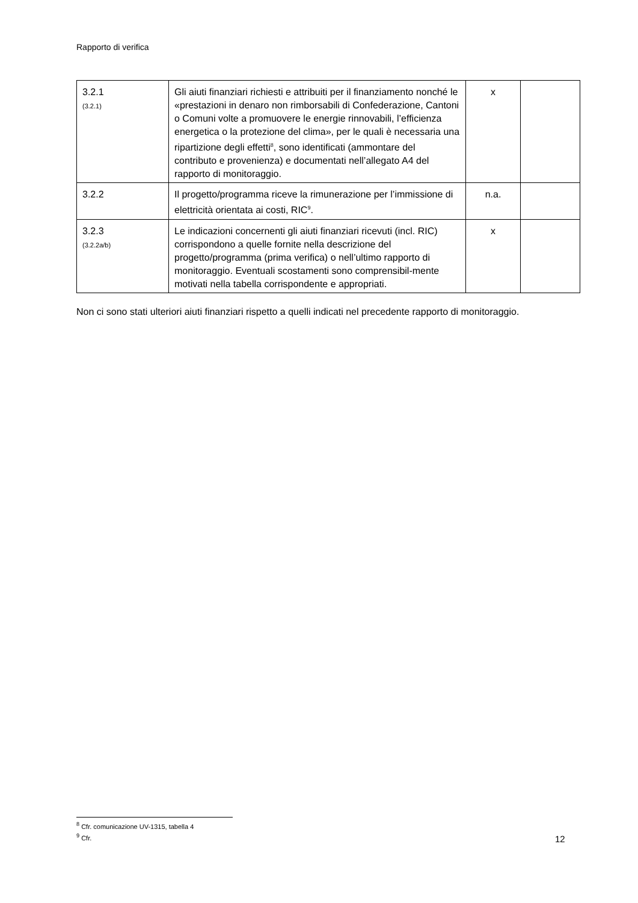Rapporto di verifica
| 3.2.1 (3.2.1) | Gli aiuti finanziari richiesti e attribuiti per il finanziamento nonché le «prestazioni in denaro non rimborsabili di Confederazione, Cantoni o Comuni volte a promuovere le energie rinnovabili, l’efficienza energetica o la protezione del clima», per le quali è necessaria una ripartizione degli effetti<sup>8</sup>, sono identificati (ammontare del contributo e provenienza) e documentati nell’allegato A4 del rapporto di monitoraggio. | x | |
| 3.2.2 | Il progetto/programma riceve la rimunerazione per l’immissione di elettricità orientata ai costi, RIC<sup>9</sup>. | n.a. | |
| 3.2.3 (3.2.2a/b) | Le indicazioni concernenti gli aiuti finanziari ricevuti (incl. RIC) corrispondono a quelle fornite nella descrizione del progetto/programma (prima verifica) o nell’ultimo rapporto di monitoraggio. Eventuali scostamenti sono comprensibil-mente motivati nella tabella corrispondente e appropriati. | x | |
Non ci sono stati ulteriori aiuti finanziari rispetto a quelli indicati nel precedente rapporto di monitoraggio.
<sup>8</sup> Cfr. comunicazione UV-1315, tabella 4
<sup>9</sup> Cfr.
12